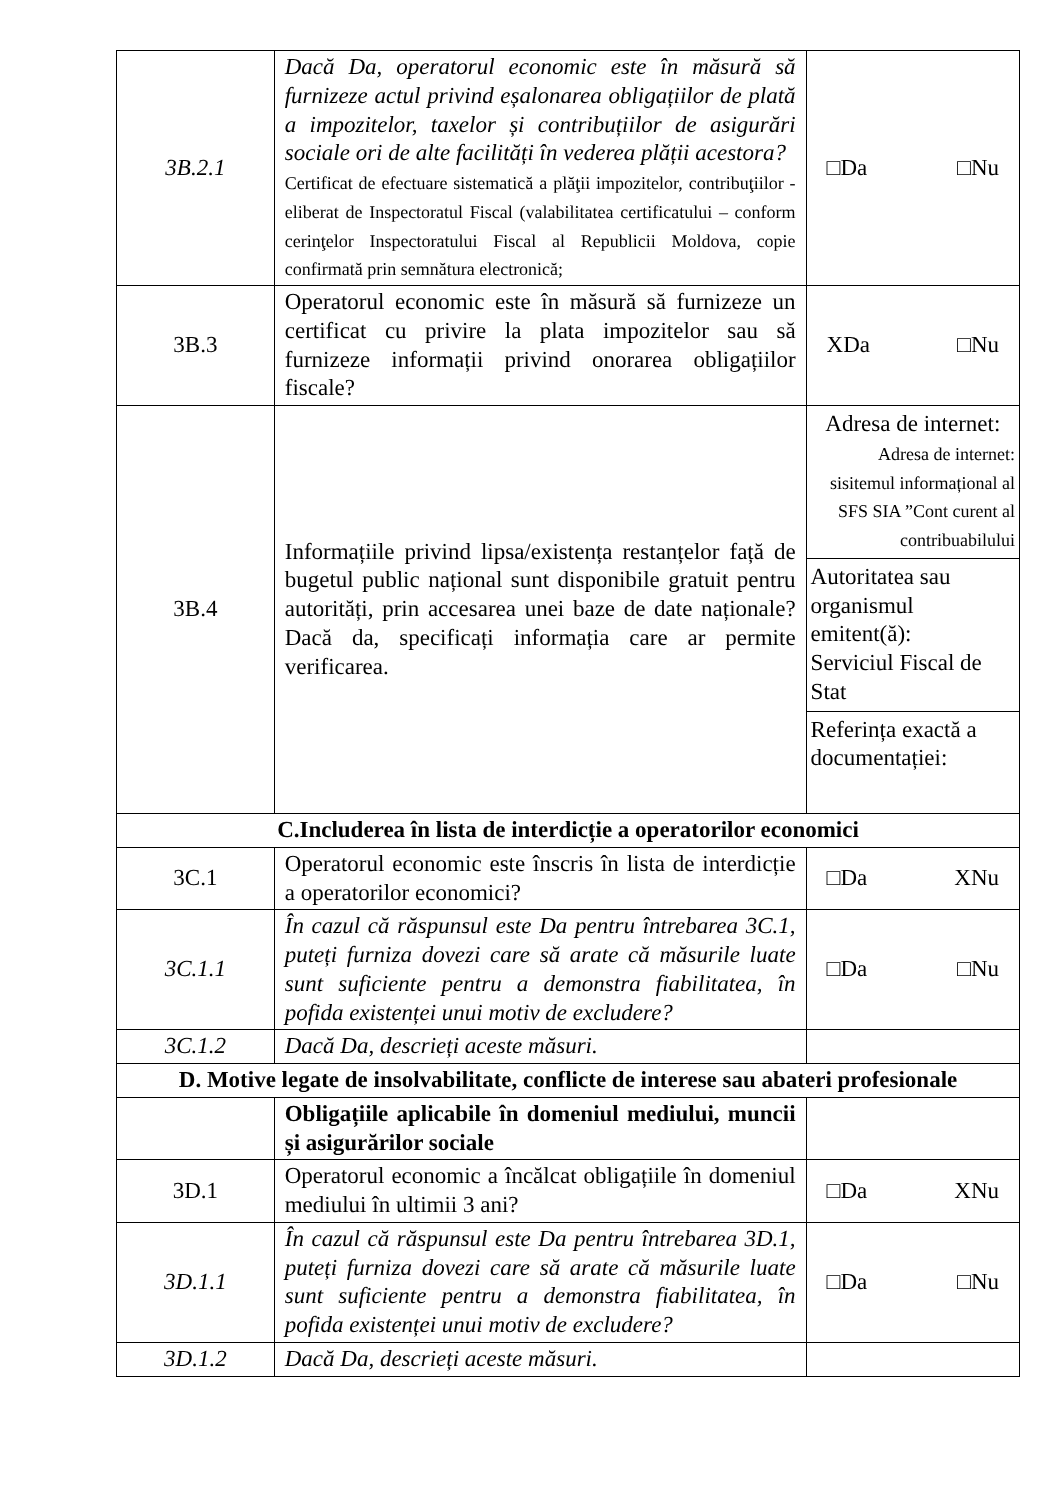| 3B.2.1 | Dacă Da, operatorul economic este în măsură să furnizeze actul privind eșalonarea obligațiilor de plată a impozitelor, taxelor și contribuțiilor de asigurări sociale ori de alte facilități în vederea plății acestora? Certificat de efectuare sistematică a plăţii impozitelor, contribuţiilor - eliberat de Inspectoratul Fiscal (valabilitatea certificatului – conform cerinţelor Inspectoratului Fiscal al Republicii Moldova, copie confirmată prin semnătura electronică; | □Da □Nu |
| 3B.3 | Operatorul economic este în măsură să furnizeze un certificat cu privire la plata impozitelor sau să furnizeze informații privind onorarea obligațiilor fiscale? | XDa □Nu |
| 3B.4 | Informațiile privind lipsa/existența restanțelor față de bugetul public național sunt disponibile gratuit pentru autorități, prin accesarea unei baze de date naționale? Dacă da, specificați informația care ar permite verificarea. | Adresa de internet: Adresa de internet: sisitemul informațional al SFS SIA ”Cont curent al contribuabilului Autoritatea sau organismul emitent(ă): Serviciul Fiscal de Stat Referința exactă a documentației: |
| C.Includerea în lista de interdicție a operatorilor economici | | |
| 3C.1 | Operatorul economic este înscris în lista de interdicție a operatorilor economici? | □Da XNu |
| 3C.1.1 | În cazul că răspunsul este Da pentru întrebarea 3C.1, puteți furniza dovezi care să arate că măsurile luate sunt suficiente pentru a demonstra fiabilitatea, în pofida existenței unui motiv de excludere? | □Da □Nu |
| 3C.1.2 | Dacă Da, descrieți aceste măsuri. | |
| D. Motive legate de insolvabilitate, conflicte de interese sau abateri profesionale | | |
| | Obligațiile aplicabile în domeniul mediului, muncii și asigurărilor sociale | |
| 3D.1 | Operatorul economic a încălcat obligațiile în domeniul mediului în ultimii 3 ani? | □Da XNu |
| 3D.1.1 | În cazul că răspunsul este Da pentru întrebarea 3D.1, puteți furniza dovezi care să arate că măsurile luate sunt suficiente pentru a demonstra fiabilitatea, în pofida existenței unui motiv de excludere? | □Da □Nu |
| 3D.1.2 | Dacă Da, descrieți aceste măsuri. | |